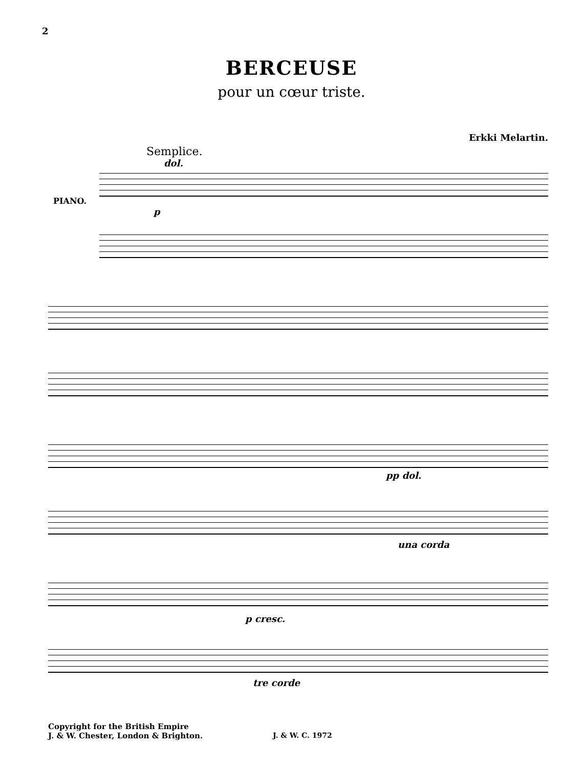2
BERCEUSE
pour un cœur triste.
Erkki Melartin.
Semplice.
dol.
PIANO.
p
pp dol.
una corda
p cresc.
tre corde
Copyright for the British Empire
J. & W. Chester, London & Brighton.
J. & W. C. 1972